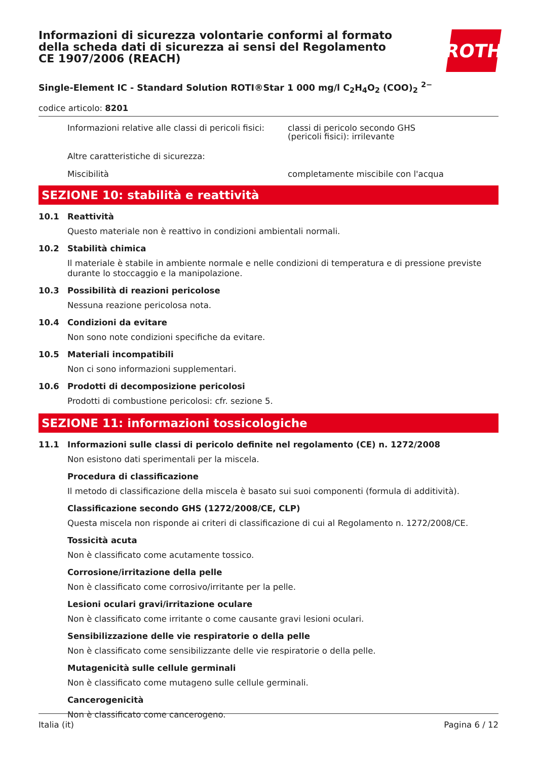Informazioni di sicurezza volontarie conformi al formato della scheda dati di sicurezza ai sensi del Regolamento CE 1907/2006 (REACH)
ROTH
Single-Element IC - Standard Solution ROTI®Star 1 000 mg/l C<sub>2</sub>H<sub>4</sub>O<sub>2</sub> (COO)<sub>2</sub> <sup>2−</sup>
codice articolo: 8201
Informazioni relative alle classi di pericoli fisici:
classi di pericolo secondo GHS
(pericoli fisici): irrilevante
Altre caratteristiche di sicurezza:
Miscibilità completamente miscibile con l'acqua
SEZIONE 10: stabilità e reattività
10.1 Reattività
Questo materiale non è reattivo in condizioni ambientali normali.
10.2 Stabilità chimica
Il materiale è stabile in ambiente normale e nelle condizioni di temperatura e di pressione previste durante lo stoccaggio e la manipolazione.
10.3 Possibilità di reazioni pericolose
Nessuna reazione pericolosa nota.
10.4 Condizioni da evitare
Non sono note condizioni specifiche da evitare.
10.5 Materiali incompatibili
Non ci sono informazioni supplementari.
10.6 Prodotti di decomposizione pericolosi
Prodotti di combustione pericolosi: cfr. sezione 5.
SEZIONE 11: informazioni tossicologiche
11.1 Informazioni sulle classi di pericolo definite nel regolamento (CE) n. 1272/2008
Non esistono dati sperimentali per la miscela.
Procedura di classificazione
Il metodo di classificazione della miscela è basato sui suoi componenti (formula di additività).
Classificazione secondo GHS (1272/2008/CE, CLP)
Questa miscela non risponde ai criteri di classificazione di cui al Regolamento n. 1272/2008/CE.
Tossicità acuta
Non è classificato come acutamente tossico.
Corrosione/irritazione della pelle
Non è classificato come corrosivo/irritante per la pelle.
Lesioni oculari gravi/irritazione oculare
Non è classificato come irritante o come causante gravi lesioni oculari.
Sensibilizzazione delle vie respiratorie o della pelle
Non è classificato come sensibilizzante delle vie respiratorie o della pelle.
Mutagenicità sulle cellule germinali
Non è classificato come mutageno sulle cellule germinali.
Cancerogenicità
Non è classificato come cancerogeno.
Italia (it) Pagina 6 / 12